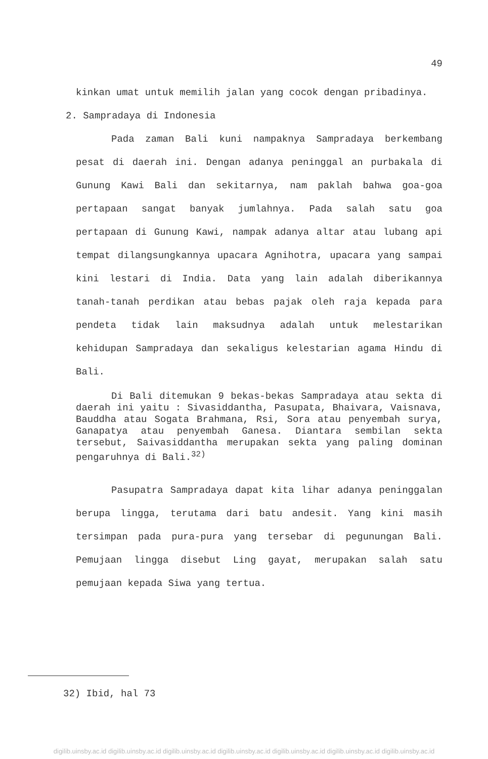49
kinkan umat untuk memilih jalan yang cocok dengan pribadinya.
2. Sampradaya di Indonesia
Pada zaman Bali kuni nampaknya Sampradaya berkembang pesat di daerah ini. Dengan adanya peninggal an purbakala di Gunung Kawi Bali dan sekitarnya, nam paklah bahwa goa-goa pertapaan sangat banyak jumlahnya. Pada salah satu goa pertapaan di Gunung Kawi, nampak adanya altar atau lubang api tempat dilangsungkannya upacara Agnihotra, upacara yang sampai kini lestari di India. Data yang lain adalah diberikannya tanah-tanah perdikan atau bebas pajak oleh raja kepada para pendeta tidak lain maksudnya adalah untuk melestarikan kehidupan Sampradaya dan sekaligus kelestarian agama Hindu di Bali.
Di Bali ditemukan 9 bekas-bekas Sampradaya atau sekta di daerah ini yaitu : Sivasiddantha, Pasupata, Bhaivara, Vaisnava, Bauddha atau Sogata Brahmana, Rsi, Sora atau penyembah surya, Ganapatya atau penyembah Ganesa. Diantara sembilan sekta tersebut, Saivasiddantha merupakan sekta yang paling dominan pengaruhnya di Bali.<sup>32)</sup>
Pasupatra Sampradaya dapat kita lihar adanya peninggalan berupa lingga, terutama dari batu andesit. Yang kini masih tersimpan pada pura-pura yang tersebar di pegunungan Bali. Pemujaan lingga disebut Ling gayat, merupakan salah satu pemujaan kepada Siwa yang tertua.
32) Ibid, hal 73
digilib.uinsby.ac.id digilib.uinsby.ac.id digilib.uinsby.ac.id digilib.uinsby.ac.id digilib.uinsby.ac.id digilib.uinsby.ac.id digilib.uinsby.ac.id